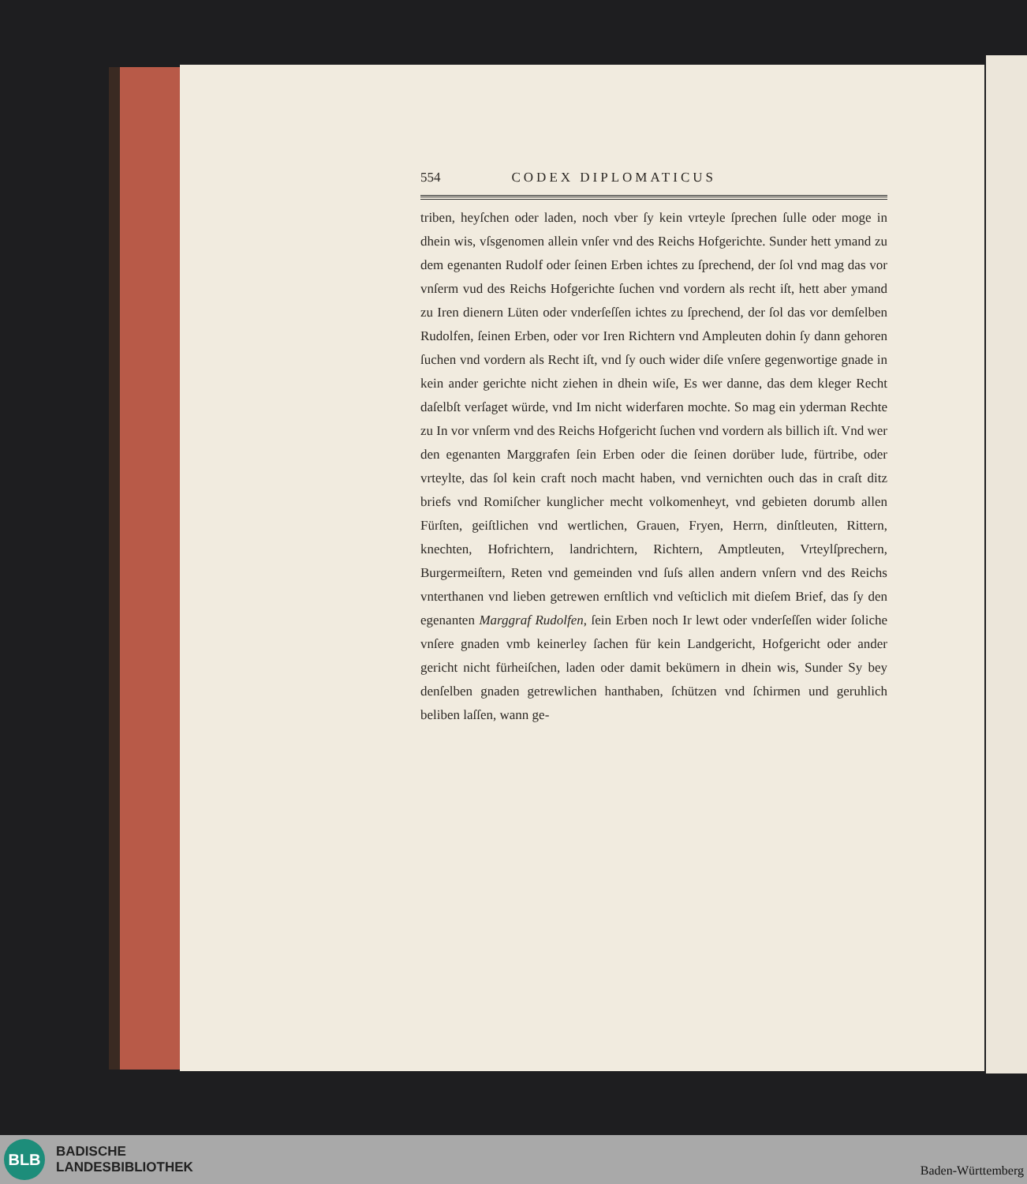554 CODEX DIPLOMATICUS
triben, heyſchen oder laden, noch vber ſy kein vrteyle ſprechen ſulle oder moge in dhein wis, vſsgenomen allein vnſer vnd des Reichs Hofgerichte. Sunder hett ymand zu dem egenanten Rudolf oder ſeinen Erben ichtes zu ſprechend, der ſol vnd mag das vor vnſerm vud des Reichs Hofgerichte ſuchen vnd vordern als recht iſt, hett aber ymand zu Iren dienern Lüten oder vnderſeſſen ichtes zu ſprechend, der ſol das vor demſelben Rudolfen, ſeinen Erben, oder vor Iren Richtern vnd Ampleuten dohin ſy dann gehoren ſuchen vnd vordern als Recht iſt, vnd ſy ouch wider diſe vnſere gegenwortige gnade in kein ander gerichte nicht ziehen in dhein wiſe, Es wer danne, das dem kleger Recht daſelbſt verſaget würde, vnd Im nicht widerfaren mochte. So mag ein yderman Rechte zu In vor vnſerm vnd des Reichs Hofgericht ſuchen vnd vordern als billich iſt. Vnd wer den egenanten Marggrafen ſein Erben oder die ſeinen dorüber lude, fürtribe, oder vrteylte, das ſol kein craft noch macht haben, vnd vernichten ouch das in craſt ditz briefs vnd Romiſcher kunglicher mecht volkomenheyt, vnd gebieten dorumb allen Fürſten, geiſtlichen vnd wertlichen, Grauen, Fryen, Herrn, dinſtleuten, Rittern, knechten, Hofrichtern, landrichtern, Richtern, Amptleuten, Vrteylſprechern, Burgermeiſtern, Reten vnd gemeinden vnd ſuſs allen andern vnſern vnd des Reichs vnterthanen vnd lieben getrewen ernſtlich vnd veſticlich mit dieſem Brief, das ſy den egenanten Marggraf Rudolfen, ſein Erben noch Ir lewt oder vnderſeſſen wider ſoliche vnſere gnaden vmb keinerley ſachen für kein Landgericht, Hofgericht oder ander gericht nicht fürheiſchen, laden oder damit bekümern in dhein wis, Sunder Sy bey denſelben gnaden getrewlichen hanthaben, ſchützen vnd ſchirmen und geruhlich beliben laſſen, wann ge-
BLB
BADISCHE
LANDESBIBLIOTHEK
Baden-Württemberg